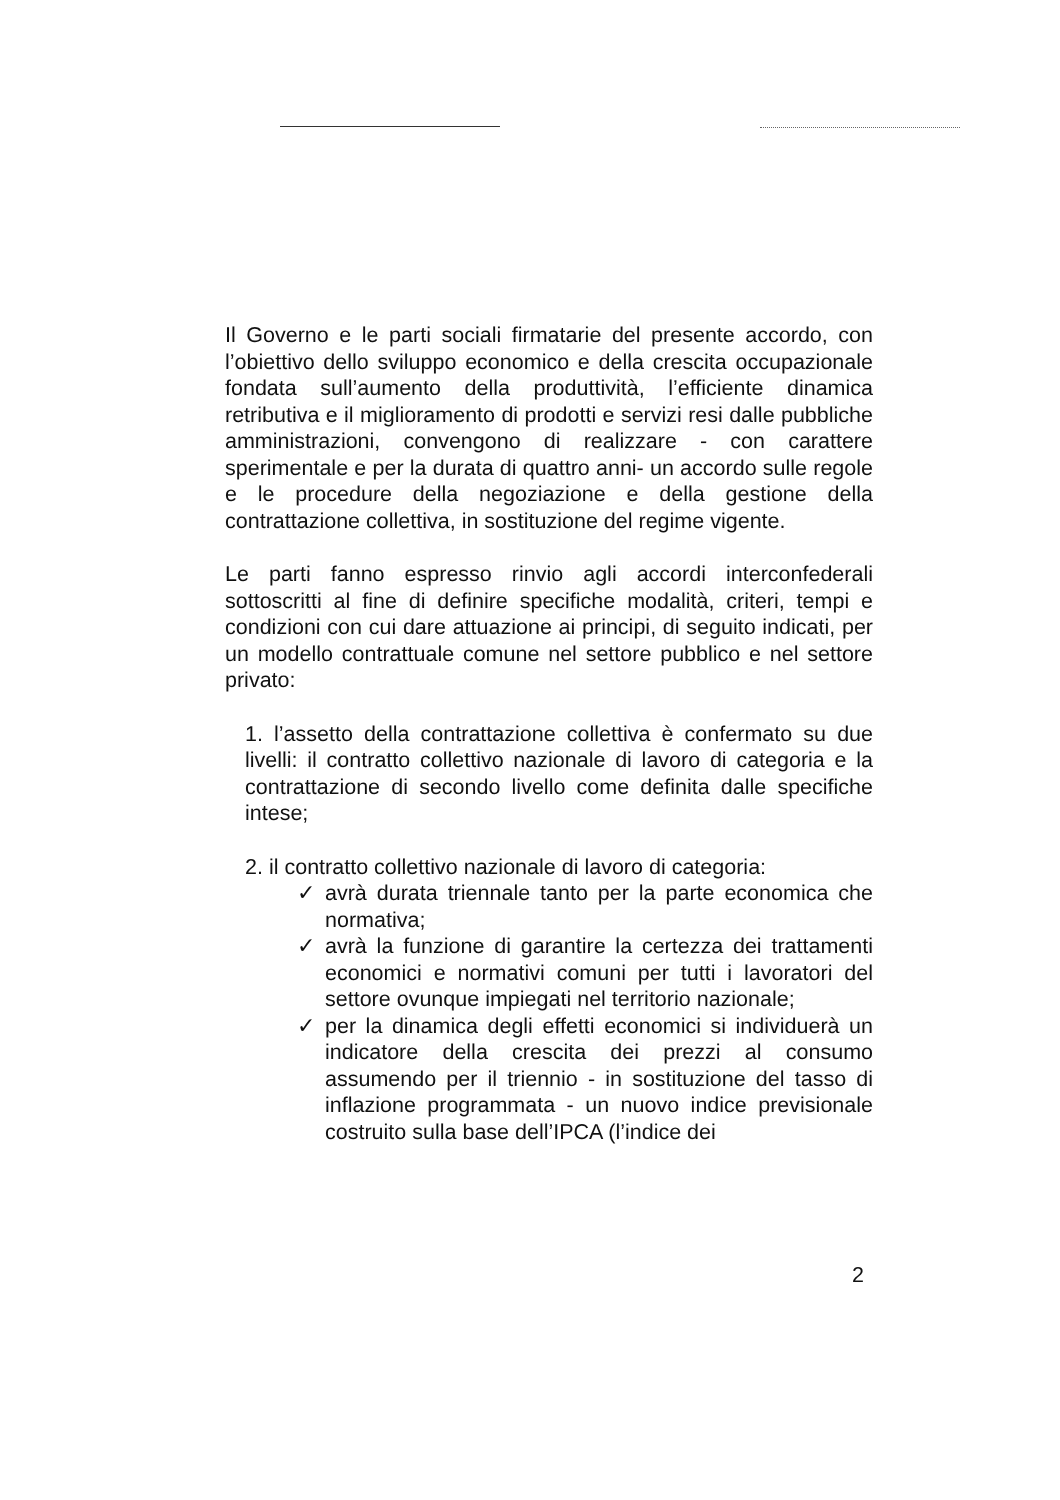Il Governo e le parti sociali firmatarie del presente accordo, con l’obiettivo dello sviluppo economico e della crescita occupazionale fondata sull’aumento della produttività, l’efficiente dinamica retributiva e il miglioramento di prodotti e servizi resi dalle pubbliche amministrazioni, convengono di realizzare - con carattere sperimentale e per la durata di quattro anni- un accordo sulle regole e le procedure della negoziazione e della gestione della contrattazione collettiva, in sostituzione del regime vigente.
Le parti fanno espresso rinvio agli accordi interconfederali sottoscritti al fine di definire specifiche modalità, criteri, tempi e condizioni con cui dare attuazione ai principi, di seguito indicati, per un modello contrattuale comune nel settore pubblico e nel settore privato:
1. l’assetto della contrattazione collettiva è confermato su due livelli: il contratto collettivo nazionale di lavoro di categoria e la contrattazione di secondo livello come definita dalle specifiche intese;
2. il contratto collettivo nazionale di lavoro di categoria:
✓ avrà durata triennale tanto per la parte economica che normativa;
✓ avrà la funzione di garantire la certezza dei trattamenti economici e normativi comuni per tutti i lavoratori del settore ovunque impiegati nel territorio nazionale;
✓ per la dinamica degli effetti economici si individuerà un indicatore della crescita dei prezzi al consumo assumendo per il triennio - in sostituzione del tasso di inflazione programmata - un nuovo indice previsionale costruito sulla base dell’IPCA (l’indice dei
2